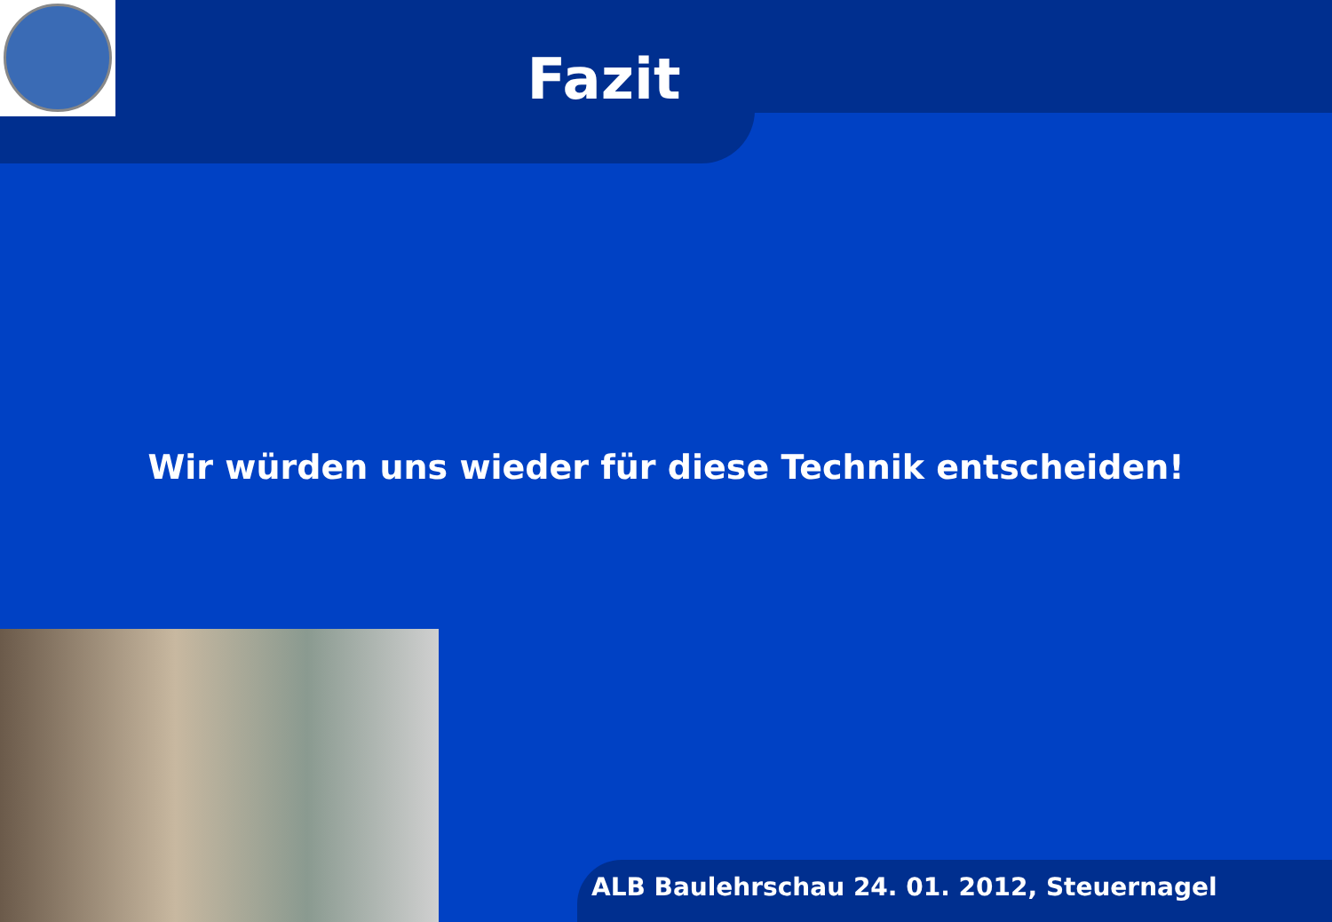Fazit
Wir würden uns wieder für diese Technik entscheiden!
ALB Baulehrschau 24. 01. 2012, Steuernagel